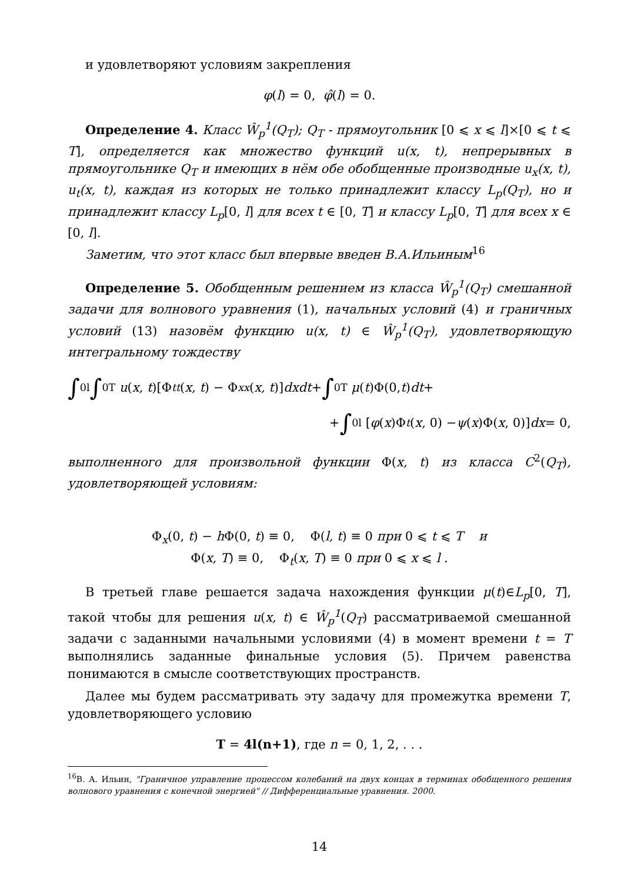и удовлетворяют условиям закрепления
φ(l) = 0, φ̂(l) = 0.
Определение 4. Класс Ŵ<sub>p</sub><sup>1</sup>(Q<sub>T</sub>); Q<sub>T</sub> - прямоугольник [0 ⩽ x ⩽ l]×[0 ⩽ t ⩽ T], определяется как множество функций u(x, t), непрерывных в прямоугольнике Q<sub>T</sub> и имеющих в нём обе обобщенные производные u<sub>x</sub>(x, t), u<sub>t</sub>(x, t), каждая из которых не только принадлежит классу L<sub>p</sub>(Q<sub>T</sub>), но и принадлежит классу L<sub>p</sub>[0, l] для всех t ∈ [0, T] и классу L<sub>p</sub>[0, T] для всех x ∈ [0, l].
Заметим, что этот класс был впервые введен В.А.Ильиным<sup>16</sup>
Определение 5. Обобщенным решением из класса Ŵ<sub>p</sub><sup>1</sup>(Q<sub>T</sub>) смешанной задачи для волнового уравнения (1), начальных условий (4) и граничных условий (13) назовём функцию u(x, t) ∈ Ŵ<sub>p</sub><sup>1</sup>(Q<sub>T</sub>), удовлетворяющую интегральному тождеству
∫<sub>0</sub><sup>l</sup> ∫<sub>0</sub><sup>T</sup> u (x, t)[Φ<sub>tt</sub> (x, t) − Φ<sub>xx</sub> (x, t)] dxdt + ∫<sub>0</sub><sup>T</sup> μ (t)Φ(0, t) dt +
+ ∫<sub>0</sub><sup>l</sup> [φ (x)Φ<sub>t</sub> (x, 0) − ψ (x)Φ(x, 0)] dx = 0,
выполненного для произвольной функции Φ(x, t) из класса C<sup>2</sup>(Q<sub>T</sub>), удовлетворяющей условиям:
Φ<sub>x</sub>(0, t) − h Φ(0, t) ≡ 0, Φ(l, t) ≡ 0 при 0 ⩽ t ⩽ T и
Φ(x, T) ≡ 0, Φ<sub>t</sub>(x, T) ≡ 0 при 0 ⩽ x ⩽ l .
В третьей главе решается задача нахождения функции μ(t)∈L<sub>p</sub>[0, T], такой чтобы для решения u(x, t) ∈ Ŵ<sub>p</sub><sup>1</sup>(Q<sub>T</sub>) рассматриваемой смешанной задачи с заданными начальными условиями (4) в момент времени t = T выполнялись заданные финальные условия (5). Причем равенства понимаются в смысле соответствующих пространств.
Далее мы будем рассматривать эту задачу для промежутка времени T, удовлетворяющего условию
T = 4l(n+1), где n = 0, 1, 2, . . .
<sup>16</sup> В. А. Ильин, "Граничное управление процессом колебаний на двух концах в терминах обобщенного решения волнового уравнения с конечной энергией" // Дифференциальные уравнения. 2000.
14